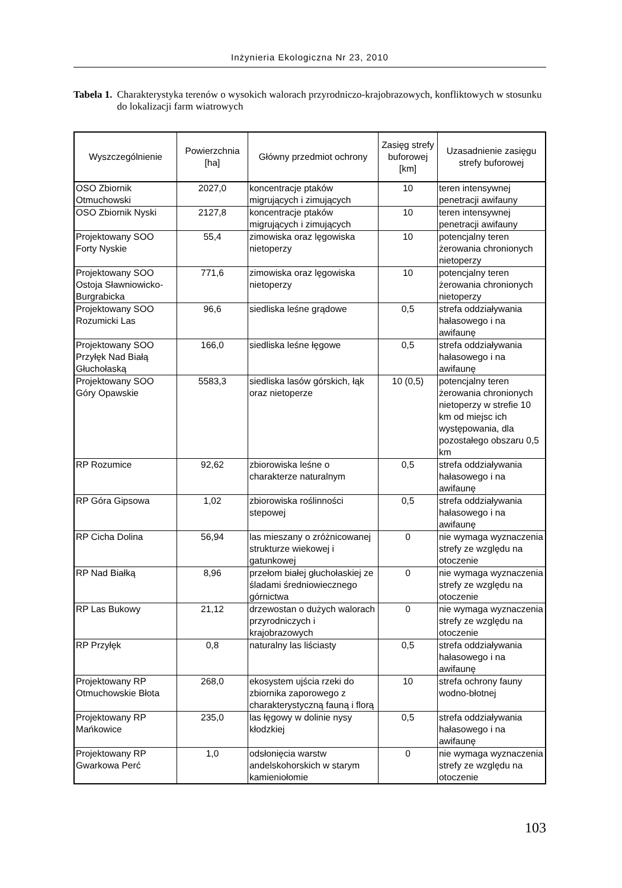Inżynieria Ekologiczna Nr 23, 2010
Tabela 1. Charakterystyka terenów o wysokich walorach przyrodniczo-krajobrazowych, konfliktowych w stosunku do lokalizacji farm wiatrowych
| Wyszczególnienie | Powierzchnia [ha] | Główny przedmiot ochrony | Zasięg strefy buforowej [km] | Uzasadnienie zasięgu strefy buforowej |
| --- | --- | --- | --- | --- |
| OSO Zbiornik Otmuchowski | 2027,0 | koncentracje ptaków migrujących i zimujących | 10 | teren intensywnej penetracji awifauny |
| OSO Zbiornik Nyski | 2127,8 | koncentracje ptaków migrujących i zimujących | 10 | teren intensywnej penetracji awifauny |
| Projektowany SOO Forty Nyskie | 55,4 | zimowiska oraz lęgowiska nietoperzy | 10 | potencjalny teren żerowania chronionych nietoperzy |
| Projektowany SOO Ostoja Sławniowicko-Burgrabicka | 771,6 | zimowiska oraz lęgowiska nietoperzy | 10 | potencjalny teren żerowania chronionych nietoperzy |
| Projektowany SOO Rozumicki Las | 96,6 | siedliska leśne grądowe | 0,5 | strefa oddziaływania hałasowego i na awifaunę |
| Projektowany SOO Przyłęk Nad Białą Głuchołaską | 166,0 | siedliska leśne łęgowe | 0,5 | strefa oddziaływania hałasowego i na awifaunę |
| Projektowany SOO Góry Opawskie | 5583,3 | siedliska lasów górskich, łąk oraz nietoperze | 10 (0,5) | potencjalny teren żerowania chronionych nietoperzy w strefie 10 km od miejsc ich występowania, dla pozostałego obszaru 0,5 km |
| RP Rozumice | 92,62 | zbiorowiska leśne o charakterze naturalnym | 0,5 | strefa oddziaływania hałasowego i na awifaunę |
| RP Góra Gipsowa | 1,02 | zbiorowiska roślinności stepowej | 0,5 | strefa oddziaływania hałasowego i na awifaunę |
| RP Cicha Dolina | 56,94 | las mieszany o zróżnicowanej strukturze wiekowej i gatunkowej | 0 | nie wymaga wyznaczenia strefy ze względu na otoczenie |
| RP Nad Białką | 8,96 | przełom białej głuchołaskiej ze śladami średniowiecznego górnictwa | 0 | nie wymaga wyznaczenia strefy ze względu na otoczenie |
| RP Las Bukowy | 21,12 | drzewostan o dużych walorach przyrodniczych i krajobrazowych | 0 | nie wymaga wyznaczenia strefy ze względu na otoczenie |
| RP Przyłęk | 0,8 | naturalny las liściasty | 0,5 | strefa oddziaływania hałasowego i na awifaunę |
| Projektowany RP Otmuchowskie Błota | 268,0 | ekosystem ujścia rzeki do zbiornika zaporowego z charakterystyczną fauną i florą | 10 | strefa ochrony fauny wodno-błotnej |
| Projektowany RP Mańkowice | 235,0 | las łęgowy w dolinie nysy kłodzkiej | 0,5 | strefa oddziaływania hałasowego i na awifaunę |
| Projektowany RP Gwarkowa Perć | 1,0 | odsłonięcia warstw andelskohorskich w starym kamieniołomie | 0 | nie wymaga wyznaczenia strefy ze względu na otoczenie |
103